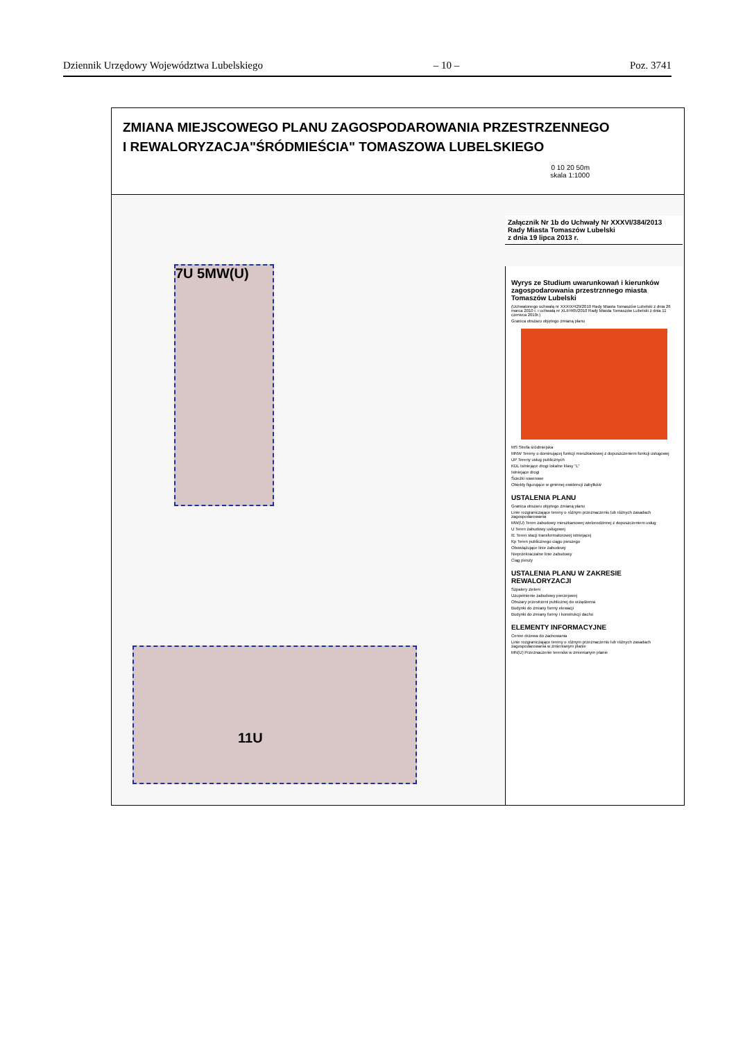Dziennik Urzędowy Województwa Lubelskiego – 10 – Poz. 3741
ZMIANA MIEJSCOWEGO PLANU ZAGOSPODAROWANIA PRZESTRZENNEGO
I REWALORYZACJA"ŚRÓDMIEŚCIA" TOMASZOWA LUBELSKIEGO
0 10 20 50m
skala 1:1000
7U 5MW(U)
11U
Załącznik Nr 1b do Uchwały Nr XXXVI/384/2013
Rady Miasta Tomaszów Lubelski
z dnia 19 lipca 2013 r.
Wyrys ze Studium uwarunkowań i kierunków zagospodarowania przestrznnego miasta Tomaszów Lubelski
(Uchwalonego uchwałą nr XXXIX/429/2010 Rady Miasta Tomaszów Lubelski z dnia 26 marca 2010 r. i uchwałą nr XLII/465/2010 Rady Miasta Tomaszów Lubelski z dnia 11 czerwca 2010r.)
Granica obszaru objętego zmianą planu
MS Strefa śródmiejska
MNW Tereny o dominującej funkcji mieszkaniowej z dopuszczeniem funkcji usługowej
UP Tereny usług publicznych
KDL Istniejące drogi lokalne klasy "L"
Istniejące drogi
Ścieżki rowerowe
Obiekty figurujące w gminnej ewidencji zabytków
USTALENIA PLANU
Granica obszaru objętego zmianą planu
Linie rozgraniczające tereny o różnym przeznaczeniu lub różnych zasadach zagospodarowania
MW(U) Teren zabudowy mieszkaniowej wielorodzinnej z dopuszczeniem usług
U Teren zabudowy usługowej
IE Teren stacji transformatorowej istniejącej
Kp Teren publicznego ciągu pieszego
Obowiązujące linie zabudowy
Nieprzekraczalne linie zabudowy
Ciąg pieszy
USTALENIA PLANU W ZAKRESIE REWALORYZACJI
Szpalery zieleni
Uzupełnienie zabudowy pierzejowej
Obszary przestrzeni publicznej do urządzenia
Budynki do zmiany formy elewacji
Budynki do zmiany formy i konstrukcji dachu
ELEMENTY INFORMACYJNE
Cenne drzewa do zachowania
Linie rozgraniczające tereny o różnym przeznaczeniu lub różnych zasadach zagospodarowania w zmienianym planie
MN(U) Przeznaczenie terenów w zmienianym planie